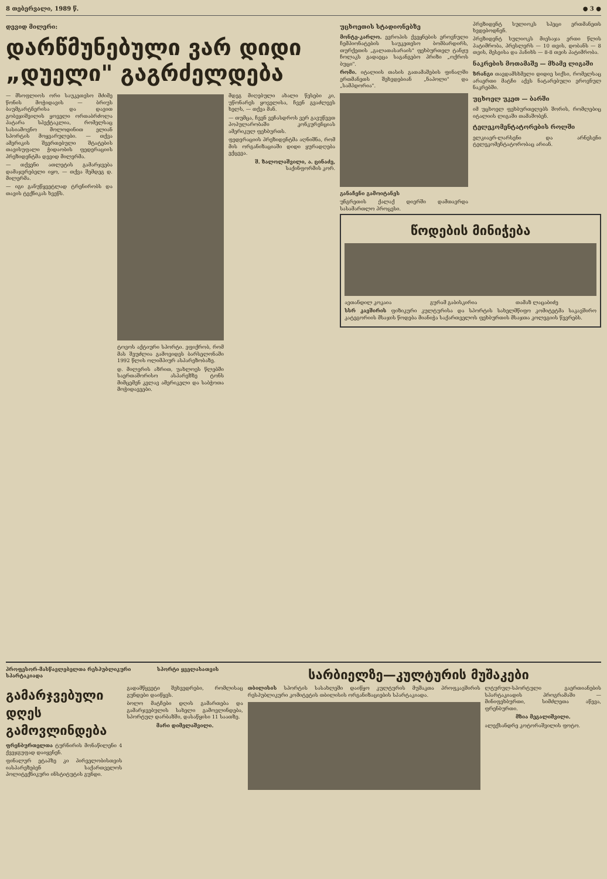8 თებერვალი, 1989 წ. ● 3 ●
დევიდ მილერი:
დარწმუნებული ვარ დიდი „დუელი" გაგრძელდება
— მსოფლიოს ორი საუკეთესო მძიმე წონის მოჭიდავის — ბრიუს ბაუმგარტნერისა და დავით გობეჯიშვილის ყოველი ორთაბრძოლა პატარა სპექტაკლია, რომელსაც სასიამოვნო მოლოდინით ელიან სპორტის მოყვარულები. — თქვა ამერიკის შეერთებული შტატების თავისუფალი ჭიდაობის ფედერაციის პრეზიდენტმა დევიდ მილერმა.
— თქვენი ათლეტის გამარჯვება დამაჯერებელი იყო, — თქვა შემდეგ დ. მილერმა.
— იგი განუწყვეტლად ტრენირობს და თავის ტექნიკას ხვეწს.
ტოვოს აქტიური სპორტი. ვფიქრობ, რომ მას შეუძლია გამოვიდეს ბარსელონაში 1992 წლის ოლიმპიურ ასპარეზობაზე.
დ. მილერის აზრით, უახლოეს წლებში საერთაშორისო ასპარეზზე ტონს მიმცემენ კვლავ ამერიკელი და საბჭოთა მოჭიდავეები.
მდეგ მიღებული ახალი წესები კი, უწონარეს ყოველისა, ჩვენ გვაძლევს ხელს, — თქვა მან.
— თუმცა, ჩვენ ვეჩასდროს ვერ გავუწევთ პოპულარობაში კონკურენციას ამერიკულ ფეხბურთს.
ფედერაციის პრეზიდენტმა აღნიშნა, რომ მის ორგანიზაციაში დიდი ყურადღება ექცევა.
შ. ზალოლაშვილი, ა. ცინაძე,
საქინფორმის კორ.
უცხოეთის სტადიონებზე
მონტე-კარლო. ევროპის ქვეყნების ეროვნული ჩემპიონატების საუკეთესო ბომბარდირს, თურქეთის „გალათასარაის" ფეხბურთელ ტანჟუ ჩოლაკს გადაეცა საგანგებო პრიზი „ოქროს ბუცი".
რომი. იტალიის თასის გათამაშების ფინალში ერთმანეთს შეხვდებიან „ნაპოლი" და „სამპდორია".
განაჩენი გამოიტანეს
უნგრეთის ქალაქ დიერში დამთავრდა სასამართლო პროცესი.
პრეზიდენტ სულიოკს სპეცი ერთმანეთს ხვდებოდნენ.
პრეზიდენტ სულიოკს მიესაჯა ერთი წლის პატიმრობა, პრესლერს — 10 თვის, დობანს — 8 თვის, მესეისა და ჰანიხს — 8-8 თვის პატიმრობა.
ნაკრების მოთამაშე — მხამე ლიგაში
ზრანგი თავდამსხმელი დიდიე სიქსი, რომელსაც არაერთი მატჩი აქვს ნატარებული ეროვნულ ნაკრებში.
უცხოელ უკეთ — ბარში
იმ უცხოელ ფეხბურთელებს შორის, რომლებიც იტალიის ლიგაში თამაშობენ.
ტელეკომენტატორების როლში
ელკიაერ-ლარსენი და არნესენი ტელეკომენტატორობაც არიან.
წოდების მინიჭება
ავთანდილ კოკაია გურამ გაბისკირია თამაზ ლაცაბიძე
სსრ კავშირის ფიზიკური კულტურისა და სპორტის სახელმწიფო კომიტეტმა საკავშირო კატეგორიის მსაჯის წოდება მიანიჭა საქართველოს ფეხბურთის მსაჯთა კოლეგიის წევრებს.
პროფესორ-მასწავლებელთა რესპუბლიკური სპარტაკიადა სპორტი ყველასათვის
სარბიელზე—კულტურის მუშაკები
გამარჯვებული დღეს გამოვლინდება
ფრენბურთელთა ტურნირის მონაწილენი 4 ქვეჯგუფად დაიყვნენ.
ფინალურ ეტაპზე კი პირველობისთვის იასპარეზებენ საქართველოს პოლიტექნიკური ინსტიტუტის გუნდი.
გადამწყვეტი შეხვედრები, რომლისაც გუნდები დაიწყეს.
ბოლო მატჩები დღის გამართება და გამარჯვებულის სახელი გამოვლინდება, სპორტულ დარბაზში, დასაწყისი 11 საათზე.
მარი დიმელაშვილი.
თბილისის სპორტის სასახლეში დაიწყო კულტურის მუშაკთა პროფკავშირის რესპუბლიკური კომიტეტის თბილისის ორგანიზაციების სპარტაკიადა.
ლტურულ-სპორტული გაერთიანების სპარტაკიადის პროგრამაში — მინიფეხბურთი, სიმძლეთა აწევა, ფრენბურთი.
მზია მეგალიშვილი.
ალექსანდრე კოტორაშვილის ფოტო.